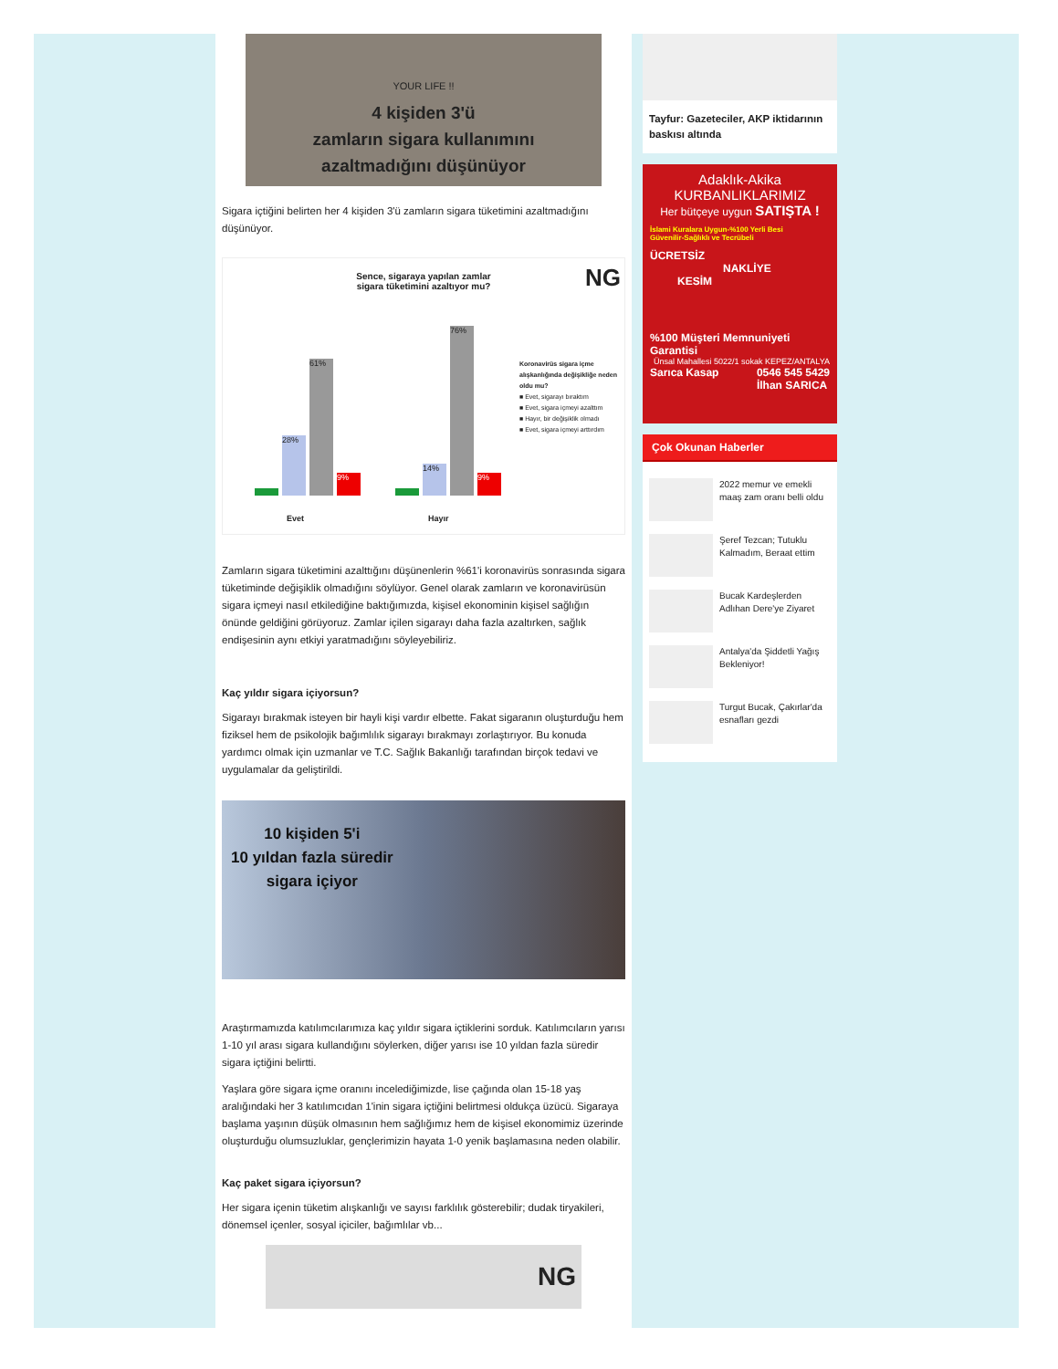YOUR LIFE !!
4 kişiden 3'ü
zamların sigara kullanımını
azaltmadığını düşünüyor
Sigara içtiğini belirten her 4 kişiden 3'ü zamların sigara tüketimini azaltmadığını düşünüyor.
Sence, sigaraya yapılan zamlar
sigara tüketimini azaltıyor mu?
NG
28%
61%
9%
14%
76%
9%
Evet Hayır
Koronavirüs sigara içme alışkanlığında değişikliğe neden oldu mu?
■ Evet, sigarayı bıraktım
■ Evet, sigara içmeyi azalttım
■ Hayır, bir değişiklik olmadı
■ Evet, sigara içmeyi arttırdım
Zamların sigara tüketimini azalttığını düşünenlerin %61'i koronavirüs sonrasında sigara tüketiminde değişiklik olmadığını söylüyor. Genel olarak zamların ve koronavirüsün sigara içmeyi nasıl etkilediğine baktığımızda, kişisel ekonominin kişisel sağlığın önünde geldiğini görüyoruz. Zamlar içilen sigarayı daha fazla azaltırken, sağlık endişesinin aynı etkiyi yaratmadığını söyleyebiliriz.
Kaç yıldır sigara içiyorsun?
Sigarayı bırakmak isteyen bir hayli kişi vardır elbette. Fakat sigaranın oluşturduğu hem fiziksel hem de psikolojik bağımlılık sigarayı bırakmayı zorlaştırıyor. Bu konuda yardımcı olmak için uzmanlar ve T.C. Sağlık Bakanlığı tarafından birçok tedavi ve uygulamalar da geliştirildi.
10 kişiden 5'i
10 yıldan fazla süredir
sigara içiyor
Araştırmamızda katılımcılarımıza kaç yıldır sigara içtiklerini sorduk. Katılımcıların yarısı 1-10 yıl arası sigara kullandığını söylerken, diğer yarısı ise 10 yıldan fazla süredir sigara içtiğini belirtti.
Yaşlara göre sigara içme oranını incelediğimizde, lise çağında olan 15-18 yaş aralığındaki her 3 katılımcıdan 1'inin sigara içtiğini belirtmesi oldukça üzücü. Sigaraya başlama yaşının düşük olmasının hem sağlığımız hem de kişisel ekonomimiz üzerinde oluşturduğu olumsuzluklar, gençlerimizin hayata 1-0 yenik başlamasına neden olabilir.
Kaç paket sigara içiyorsun?
Her sigara içenin tüketim alışkanlığı ve sayısı farklılık gösterebilir; dudak tiryakileri, dönemsel içenler, sosyal içiciler, bağımlılar vb...
NG
Tayfur: Gazeteciler, AKP iktidarının baskısı altında
Adaklık-Akika
KURBANLIKLARIMIZ
Her bütçeye uygun SATIŞTA !
İslami Kuralara Uygun-%100 Yerli Besi
Güvenilir-Sağlıklı ve Tecrübeli
ÜCRETSİZ
NAKLİYE
KESİM
%100 Müşteri Memnuniyeti Garantisi
Ünsal Mahallesi 5022/1 sokak KEPEZ/ANTALYA
Sarıca Kasap 0546 545 5429
İlhan SARICA
Çok Okunan Haberler
2022 memur ve emekli maaş zam oranı belli oldu
Şeref Tezcan; Tutuklu Kalmadım, Beraat ettim
Bucak Kardeşlerden Adlıhan Dere'ye Ziyaret
Antalya'da Şiddetli Yağış Bekleniyor!
Turgut Bucak, Çakırlar'da esnafları gezdi